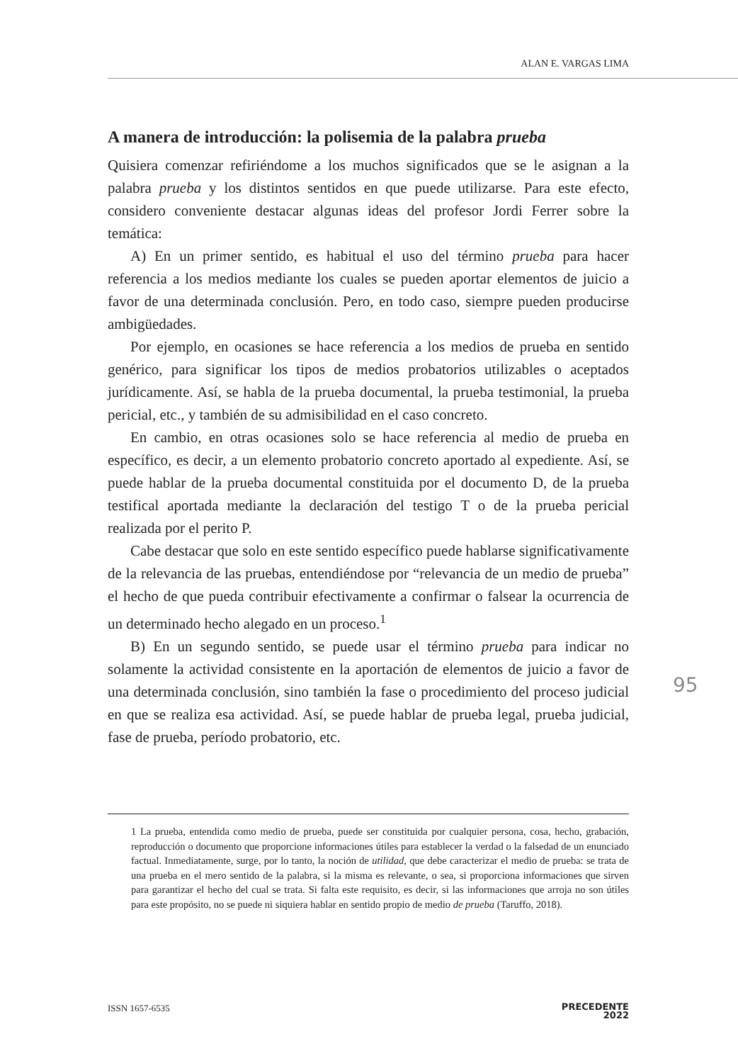ALAN E. VARGAS LIMA
A manera de introducción: la polisemia de la palabra prueba
Quisiera comenzar refiriéndome a los muchos significados que se le asignan a la palabra prueba y los distintos sentidos en que puede utilizarse. Para este efecto, considero conveniente destacar algunas ideas del profesor Jordi Ferrer sobre la temática:
A) En un primer sentido, es habitual el uso del término prueba para hacer referencia a los medios mediante los cuales se pueden aportar elementos de juicio a favor de una determinada conclusión. Pero, en todo caso, siempre pueden producirse ambigüedades.
Por ejemplo, en ocasiones se hace referencia a los medios de prueba en sentido genérico, para significar los tipos de medios probatorios utilizables o aceptados jurídicamente. Así, se habla de la prueba documental, la prueba testimonial, la prueba pericial, etc., y también de su admisibilidad en el caso concreto.
En cambio, en otras ocasiones solo se hace referencia al medio de prueba en específico, es decir, a un elemento probatorio concreto aportado al expediente. Así, se puede hablar de la prueba documental constituida por el documento D, de la prueba testifical aportada mediante la declaración del testigo T o de la prueba pericial realizada por el perito P.
Cabe destacar que solo en este sentido específico puede hablarse significativamente de la relevancia de las pruebas, entendiéndose por “relevancia de un medio de prueba” el hecho de que pueda contribuir efectivamente a confirmar o falsear la ocurrencia de un determinado hecho alegado en un proceso.<sup>1</sup>
B) En un segundo sentido, se puede usar el término prueba para indicar no solamente la actividad consistente en la aportación de elementos de juicio a favor de una determinada conclusión, sino también la fase o procedimiento del proceso judicial en que se realiza esa actividad. Así, se puede hablar de prueba legal, prueba judicial, fase de prueba, período probatorio, etc.
95
1 La prueba, entendida como medio de prueba, puede ser constituida por cualquier persona, cosa, hecho, grabación, reproducción o documento que proporcione informaciones útiles para establecer la verdad o la falsedad de un enunciado factual. Inmediatamente, surge, por lo tanto, la noción de utilidad, que debe caracterizar el medio de prueba: se trata de una prueba en el mero sentido de la palabra, si la misma es relevante, o sea, si proporciona informaciones que sirven para garantizar el hecho del cual se trata. Si falta este requisito, es decir, si las informaciones que arroja no son útiles para este propósito, no se puede ni siquiera hablar en sentido propio de medio de prueba (Taruffo, 2018).
ISSN 1657-6535 PRECEDENTE
2022